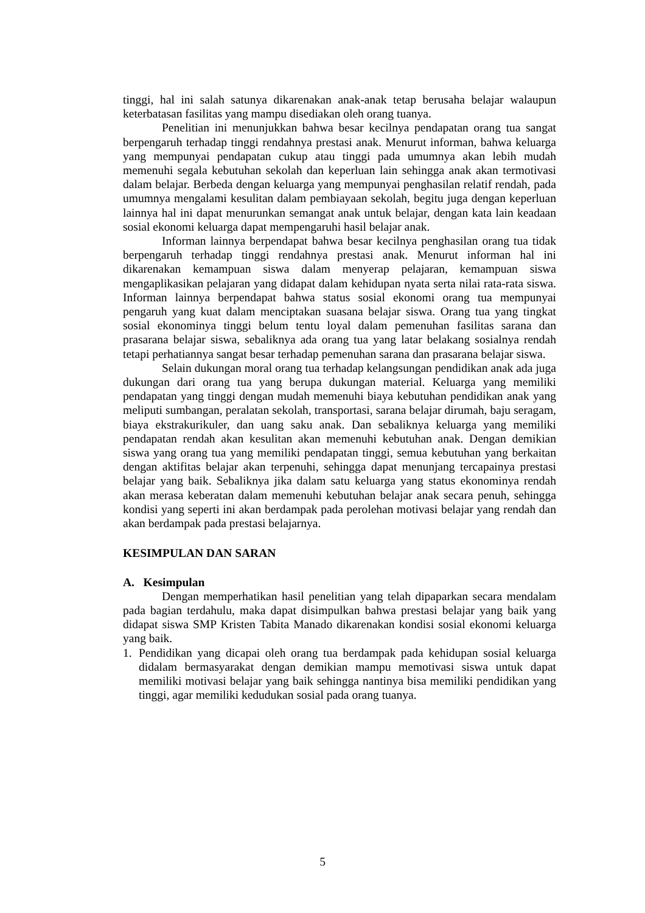tinggi, hal ini salah satunya dikarenakan anak-anak tetap berusaha belajar walaupun keterbatasan fasilitas yang mampu disediakan oleh orang tuanya.
Penelitian ini menunjukkan bahwa besar kecilnya pendapatan orang tua sangat berpengaruh terhadap tinggi rendahnya prestasi anak. Menurut informan, bahwa keluarga yang mempunyai pendapatan cukup atau tinggi pada umumnya akan lebih mudah memenuhi segala kebutuhan sekolah dan keperluan lain sehingga anak akan termotivasi dalam belajar. Berbeda dengan keluarga yang mempunyai penghasilan relatif rendah, pada umumnya mengalami kesulitan dalam pembiayaan sekolah, begitu juga dengan keperluan lainnya hal ini dapat menurunkan semangat anak untuk belajar, dengan kata lain keadaan sosial ekonomi keluarga dapat mempengaruhi hasil belajar anak.
Informan lainnya berpendapat bahwa besar kecilnya penghasilan orang tua tidak berpengaruh terhadap tinggi rendahnya prestasi anak. Menurut informan hal ini dikarenakan kemampuan siswa dalam menyerap pelajaran, kemampuan siswa mengaplikasikan pelajaran yang didapat dalam kehidupan nyata serta nilai rata-rata siswa. Informan lainnya berpendapat bahwa status sosial ekonomi orang tua mempunyai pengaruh yang kuat dalam menciptakan suasana belajar siswa. Orang tua yang tingkat sosial ekonominya tinggi belum tentu loyal dalam pemenuhan fasilitas sarana dan prasarana belajar siswa, sebaliknya ada orang tua yang latar belakang sosialnya rendah tetapi perhatiannya sangat besar terhadap pemenuhan sarana dan prasarana belajar siswa.
Selain dukungan moral orang tua terhadap kelangsungan pendidikan anak ada juga dukungan dari orang tua yang berupa dukungan material. Keluarga yang memiliki pendapatan yang tinggi dengan mudah memenuhi biaya kebutuhan pendidikan anak yang meliputi sumbangan, peralatan sekolah, transportasi, sarana belajar dirumah, baju seragam, biaya ekstrakurikuler, dan uang saku anak. Dan sebaliknya keluarga yang memiliki pendapatan rendah akan kesulitan akan memenuhi kebutuhan anak. Dengan demikian siswa yang orang tua yang memiliki pendapatan tinggi, semua kebutuhan yang berkaitan dengan aktifitas belajar akan terpenuhi, sehingga dapat menunjang tercapainya prestasi belajar yang baik. Sebaliknya jika dalam satu keluarga yang status ekonominya rendah akan merasa keberatan dalam memenuhi kebutuhan belajar anak secara penuh, sehingga kondisi yang seperti ini akan berdampak pada perolehan motivasi belajar yang rendah dan akan berdampak pada prestasi belajarnya.
KESIMPULAN DAN SARAN
A. Kesimpulan
Dengan memperhatikan hasil penelitian yang telah dipaparkan secara mendalam pada bagian terdahulu, maka dapat disimpulkan bahwa prestasi belajar yang baik yang didapat siswa SMP Kristen Tabita Manado dikarenakan kondisi sosial ekonomi keluarga yang baik.
1. Pendidikan yang dicapai oleh orang tua berdampak pada kehidupan sosial keluarga didalam bermasyarakat dengan demikian mampu memotivasi siswa untuk dapat memiliki motivasi belajar yang baik sehingga nantinya bisa memiliki pendidikan yang tinggi, agar memiliki kedudukan sosial pada orang tuanya.
5